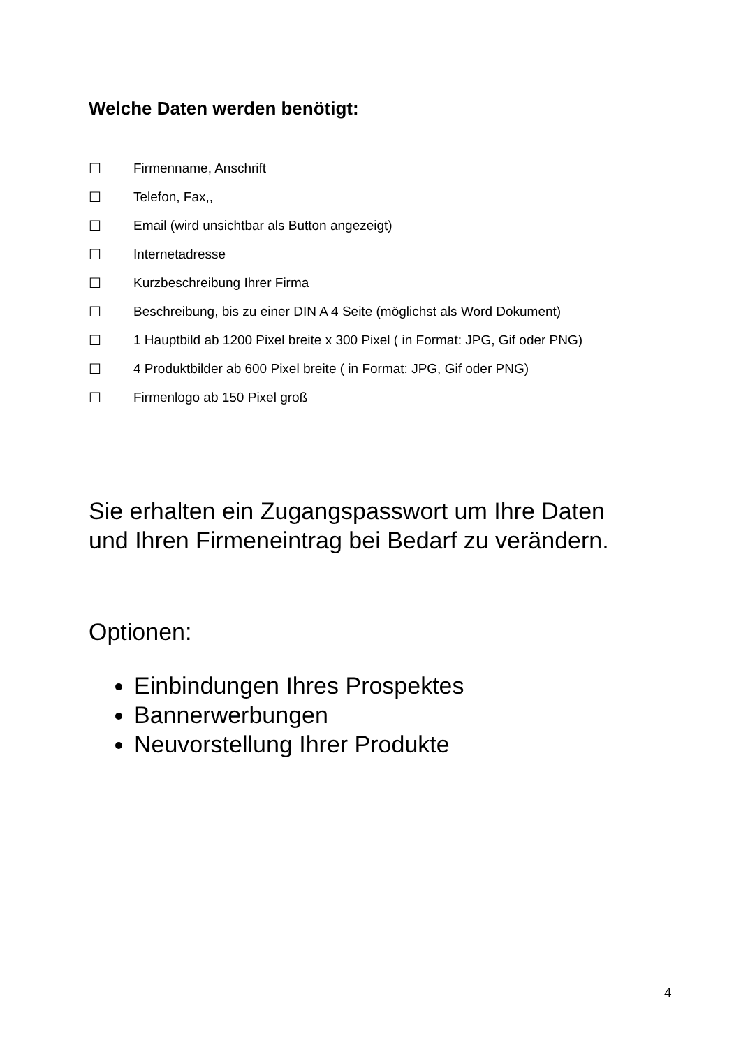Welche Daten werden benötigt:
☐ Firmenname, Anschrift
☐ Telefon, Fax,,
☐ Email (wird unsichtbar als Button angezeigt)
☐ Internetadresse
☐ Kurzbeschreibung Ihrer Firma
☐ Beschreibung, bis zu einer DIN A 4 Seite (möglichst als Word Dokument)
☐ 1 Hauptbild ab 1200 Pixel breite x 300 Pixel ( in Format: JPG, Gif oder PNG)
☐ 4 Produktbilder ab 600 Pixel breite ( in Format: JPG, Gif oder PNG)
☐ Firmenlogo ab 150 Pixel groß
Sie erhalten ein Zugangspasswort um Ihre Daten
und Ihren Firmeneintrag bei Bedarf zu verändern.
Optionen:
Einbindungen Ihres Prospektes
Bannerwerbungen
Neuvorstellung Ihrer Produkte
4